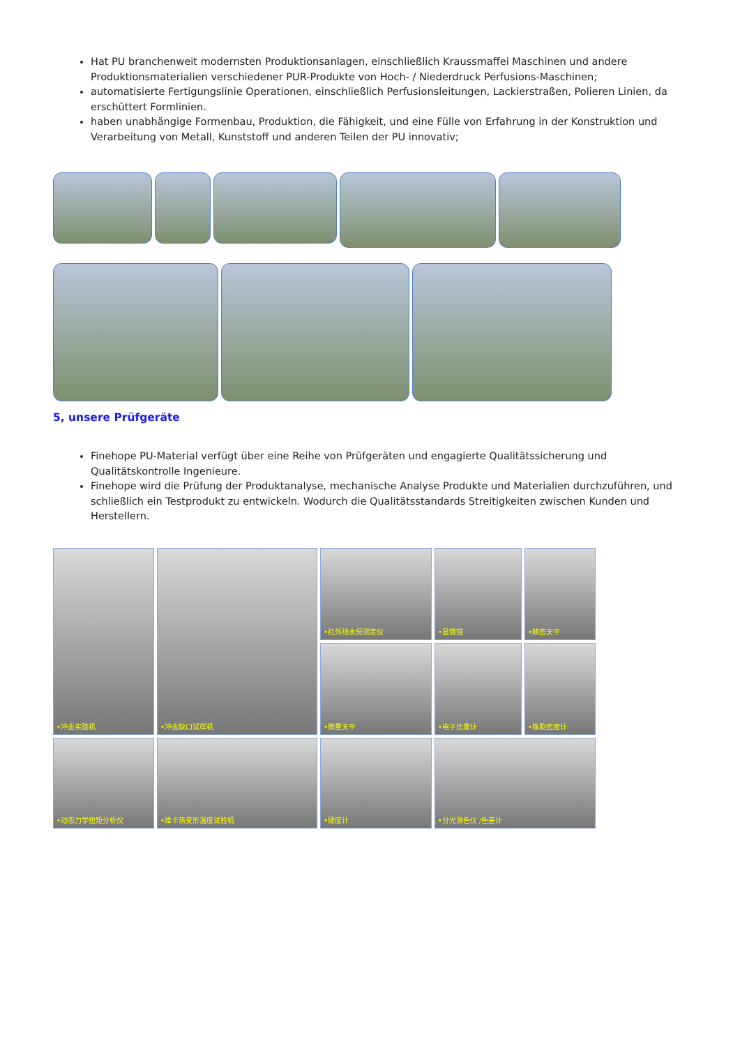Hat PU branchenweit modernsten Produktionsanlagen, einschließlich Kraussmaffei Maschinen und andere Produktionsmaterialien verschiedener PUR-Produkte von Hoch- / Niederdruck Perfusions-Maschinen;
automatisierte Fertigungslinie Operationen, einschließlich Perfusionsleitungen, Lackierstraßen, Polieren Linien, da erschüttert Formlinien.
haben unabhängige Formenbau, Produktion, die Fähigkeit, und eine Fülle von Erfahrung in der Konstruktion und Verarbeitung von Metall, Kunststoff und anderen Teilen der PU innovativ;
5, unsere Prüfgeräte
Finehope PU-Material verfügt über eine Reihe von Prüfgeräten und engagierte Qualitätssicherung und Qualitätskontrolle Ingenieure.
Finehope wird die Prüfung der Produktanalyse, mechanische Analyse Produkte und Materialien durchzuführen, und schließlich ein Testprodukt zu entwickeln. Wodurch die Qualitätsstandards Streitigkeiten zwischen Kunden und Herstellern.
•冲击实验机
•冲击缺口试样机
•红外线水份测定仪
•显微镜
•精密天平
•微量天平
•电子比重计
•橡胶密度计
•动态力学扭矩分析仪
•维卡热变形温度试验机
•硬度计
•分光测色仪 /色差计